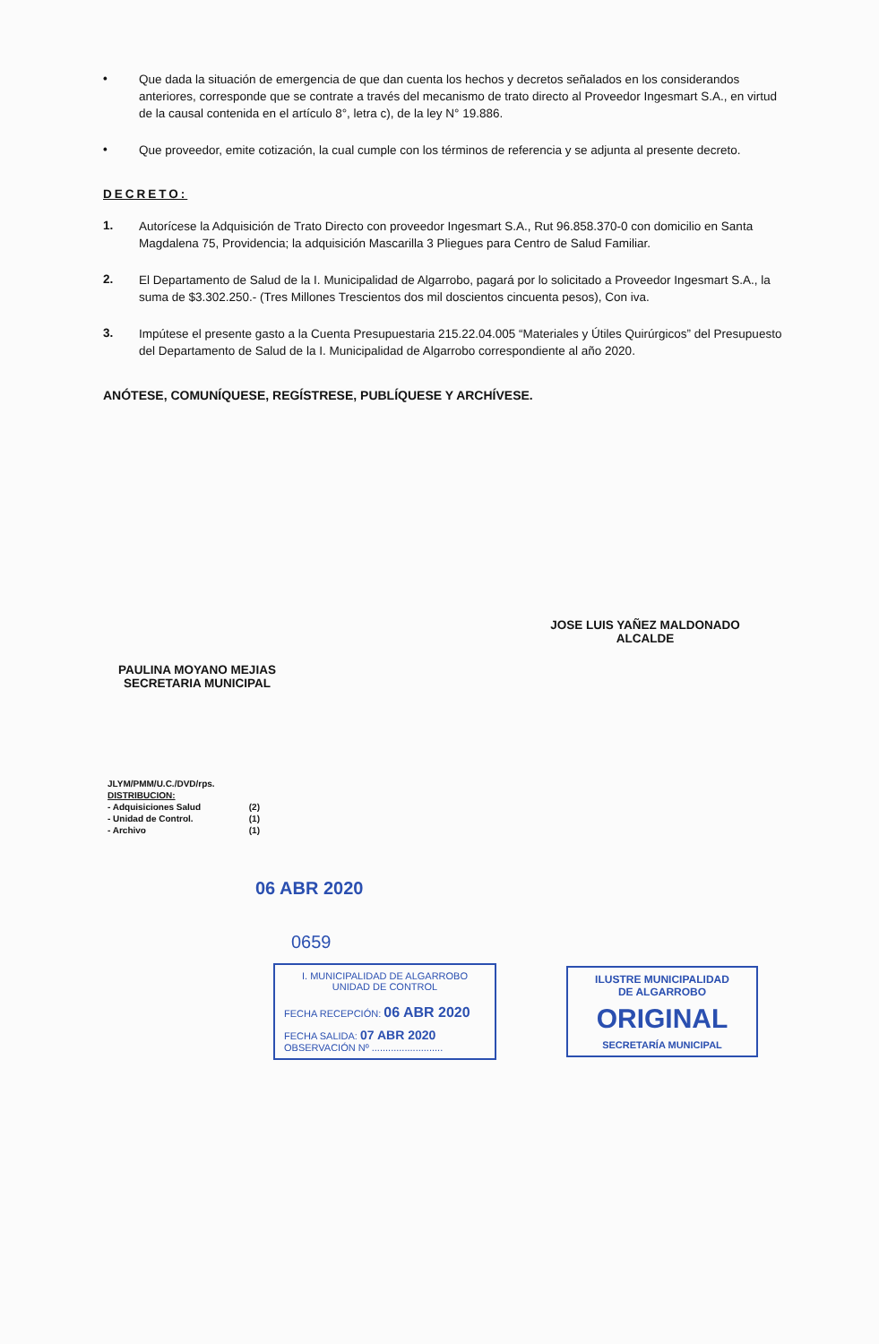•
Que dada la situación de emergencia de que dan cuenta los hechos y decretos señalados en los considerandos anteriores, corresponde que se contrate a través del mecanismo de trato directo al Proveedor Ingesmart S.A., en virtud de la causal contenida en el artículo 8°, letra c), de la ley N° 19.886.
•
Que proveedor, emite cotización, la cual cumple con los términos de referencia y se adjunta al presente decreto.
DECRETO:
1.
Autorícese la Adquisición de Trato Directo con proveedor Ingesmart S.A., Rut 96.858.370-0 con domicilio en Santa Magdalena 75, Providencia; la adquisición Mascarilla 3 Pliegues para Centro de Salud Familiar.
2.
El Departamento de Salud de la I. Municipalidad de Algarrobo, pagará por lo solicitado a Proveedor Ingesmart S.A., la suma de $3.302.250.- (Tres Millones Trescientos dos mil doscientos cincuenta pesos), Con iva.
3.
Impútese el presente gasto a la Cuenta Presupuestaria 215.22.04.005 “Materiales y Útiles Quirúrgicos” del Presupuesto del Departamento de Salud de la I. Municipalidad de Algarrobo correspondiente al año 2020.
ANÓTESE, COMUNÍQUESE, REGÍSTRESE, PUBLÍQUESE Y ARCHÍVESE.
JOSE LUIS YAÑEZ MALDONADO
ALCALDE
PAULINA MOYANO MEJIAS
SECRETARIA MUNICIPAL
JLYM/PMM/U.C./DVD/rps.
DISTRIBUCION:
- Adquisiciones Salud (2)
- Unidad de Control. (1)
- Archivo (1)
06 ABR 2020
0659
I. MUNICIPALIDAD DE ALGARROBO
UNIDAD DE CONTROL
FECHA RECEPCIÓN: 06 ABR 2020
FECHA SALIDA: 07 ABR 2020
OBSERVACIÓN Nº ..........................
ILUSTRE MUNICIPALIDAD
DE ALGARROBO
ORIGINAL
SECRETARÍA MUNICIPAL